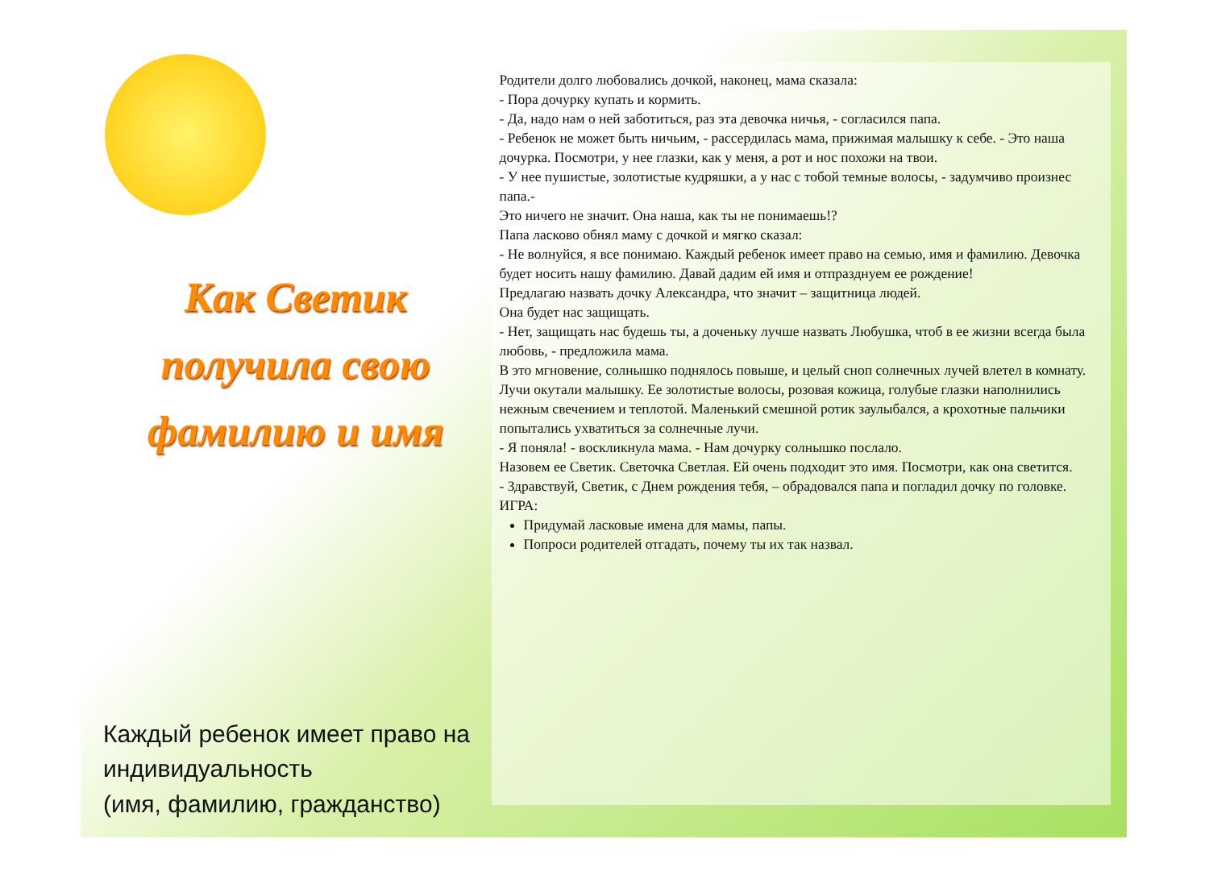Как Светик получила свою фамилию и имя
Каждый ребенок имеет право на индивидуальность
(имя, фамилию, гражданство)
Родители долго любовались дочкой, наконец, мама сказала:
- Пора дочурку купать и кормить.
- Да, надо нам о ней заботиться, раз эта девочка ничья, - согласился папа.
- Ребенок не может быть ничьим, - рассердилась мама, прижимая малышку к себе. - Это наша дочурка. Посмотри, у нее глазки, как у меня, а рот и нос похожи на твои.
- У нее пушистые, золотистые кудряшки, а у нас с тобой темные волосы, - задумчиво произнес папа.-
Это ничего не значит. Она наша, как ты не понимаешь!?
Папа ласково обнял маму с дочкой и мягко сказал:
- Не волнуйся, я все понимаю. Каждый ребенок имеет право на семью, имя и фамилию. Девочка будет носить нашу фамилию. Давай дадим ей имя и отпразднуем ее рождение!
Предлагаю назвать дочку Александра, что значит – защитница людей.
Она будет нас защищать.
- Нет, защищать нас будешь ты, а доченьку лучше назвать Любушка, чтоб в ее жизни всегда была любовь, - предложила мама.
В это мгновение, солнышко поднялось повыше, и целый сноп солнечных лучей влетел в комнату. Лучи окутали малышку. Ее золотистые волосы, розовая кожица, голубые глазки наполнились нежным свечением и теплотой. Маленький смешной ротик заулыбался, а крохотные пальчики попытались ухватиться за солнечные лучи.
- Я поняла! - воскликнула мама. - Нам дочурку солнышко послало.
Назовем ее Светик. Светочка Светлая. Ей очень подходит это имя. Посмотри, как она светится.
- Здравствуй, Светик, с Днем рождения тебя, – обрадовался папа и погладил дочку по головке.
ИГРА:
Придумай ласковые имена для мамы, папы.
Попроси родителей отгадать, почему ты их так назвал.